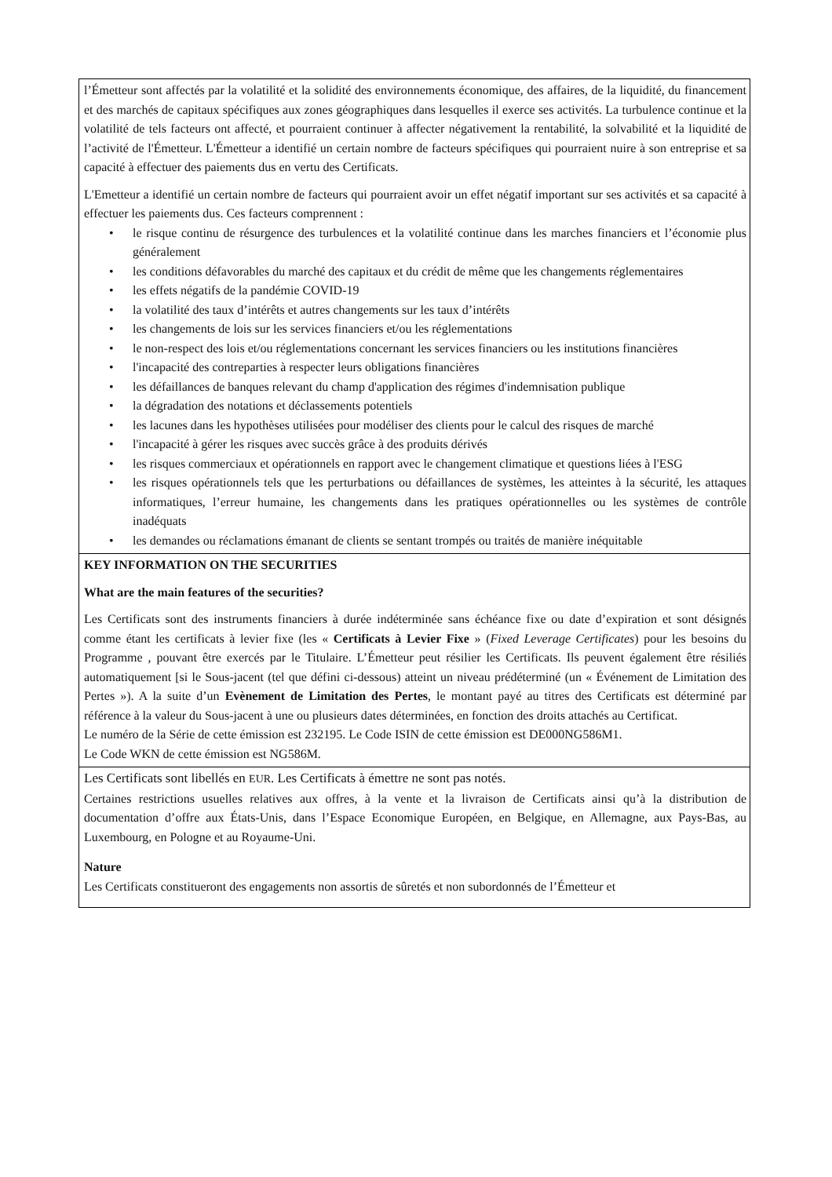l’Émetteur sont affectés par la volatilité et la solidité des environnements économique, des affaires, de la liquidité, du financement et des marchés de capitaux spécifiques aux zones géographiques dans lesquelles il exerce ses activités. La turbulence continue et la volatilité de tels facteurs ont affecté, et pourraient continuer à affecter négativement la rentabilité, la solvabilité et la liquidité de l’activité de l'Émetteur. L'Émetteur a identifié un certain nombre de facteurs spécifiques qui pourraient nuire à son entreprise et sa capacité à effectuer des paiements dus en vertu des Certificats.
L'Emetteur a identifié un certain nombre de facteurs qui pourraient avoir un effet négatif important sur ses activités et sa capacité à effectuer les paiements dus. Ces facteurs comprennent :
• le risque continu de résurgence des turbulences et la volatilité continue dans les marches financiers et l’économie plus généralement
• les conditions défavorables du marché des capitaux et du crédit de même que les changements réglementaires
• les effets négatifs de la pandémie COVID-19
• la volatilité des taux d’intérêts et autres changements sur les taux d’intérêts
• les changements de lois sur les services financiers et/ou les réglementations
• le non-respect des lois et/ou réglementations concernant les services financiers ou les institutions financières
• l'incapacité des contreparties à respecter leurs obligations financières
• les défaillances de banques relevant du champ d'application des régimes d'indemnisation publique
• la dégradation des notations et déclassements potentiels
• les lacunes dans les hypothèses utilisées pour modéliser des clients pour le calcul des risques de marché
• l'incapacité à gérer les risques avec succès grâce à des produits dérivés
• les risques commerciaux et opérationnels en rapport avec le changement climatique et questions liées à l'ESG
• les risques opérationnels tels que les perturbations ou défaillances de systèmes, les atteintes à la sécurité, les attaques informatiques, l’erreur humaine, les changements dans les pratiques opérationnelles ou les systèmes de contrôle inadéquats
• les demandes ou réclamations émanant de clients se sentant trompés ou traités de manière inéquitable
KEY INFORMATION ON THE SECURITIES
What are the main features of the securities?
Les Certificats sont des instruments financiers à durée indéterminée sans échéance fixe ou date d’expiration et sont désignés comme étant les certificats à levier fixe (les « Certificats à Levier Fixe » (Fixed Leverage Certificates) pour les besoins du Programme , pouvant être exercés par le Titulaire. L’Émetteur peut résilier les Certificats. Ils peuvent également être résiliés automatiquement [si le Sous-jacent (tel que défini ci-dessous) atteint un niveau prédéterminé (un « Événement de Limitation des Pertes »). A la suite d’un Evènement de Limitation des Pertes, le montant payé au titres des Certificats est déterminé par référence à la valeur du Sous-jacent à une ou plusieurs dates déterminées, en fonction des droits attachés au Certificat.
Le numéro de la Série de cette émission est 232195. Le Code ISIN de cette émission est DE000NG586M1.
Le Code WKN de cette émission est NG586M.
Les Certificats sont libellés en EUR. Les Certificats à émettre ne sont pas notés.
Certaines restrictions usuelles relatives aux offres, à la vente et la livraison de Certificats ainsi qu’à la distribution de documentation d’offre aux États-Unis, dans l’Espace Economique Européen, en Belgique, en Allemagne, aux Pays-Bas, au Luxembourg, en Pologne et au Royaume-Uni.
Nature
Les Certificats constitueront des engagements non assortis de sûretés et non subordonnés de l’Émetteur et